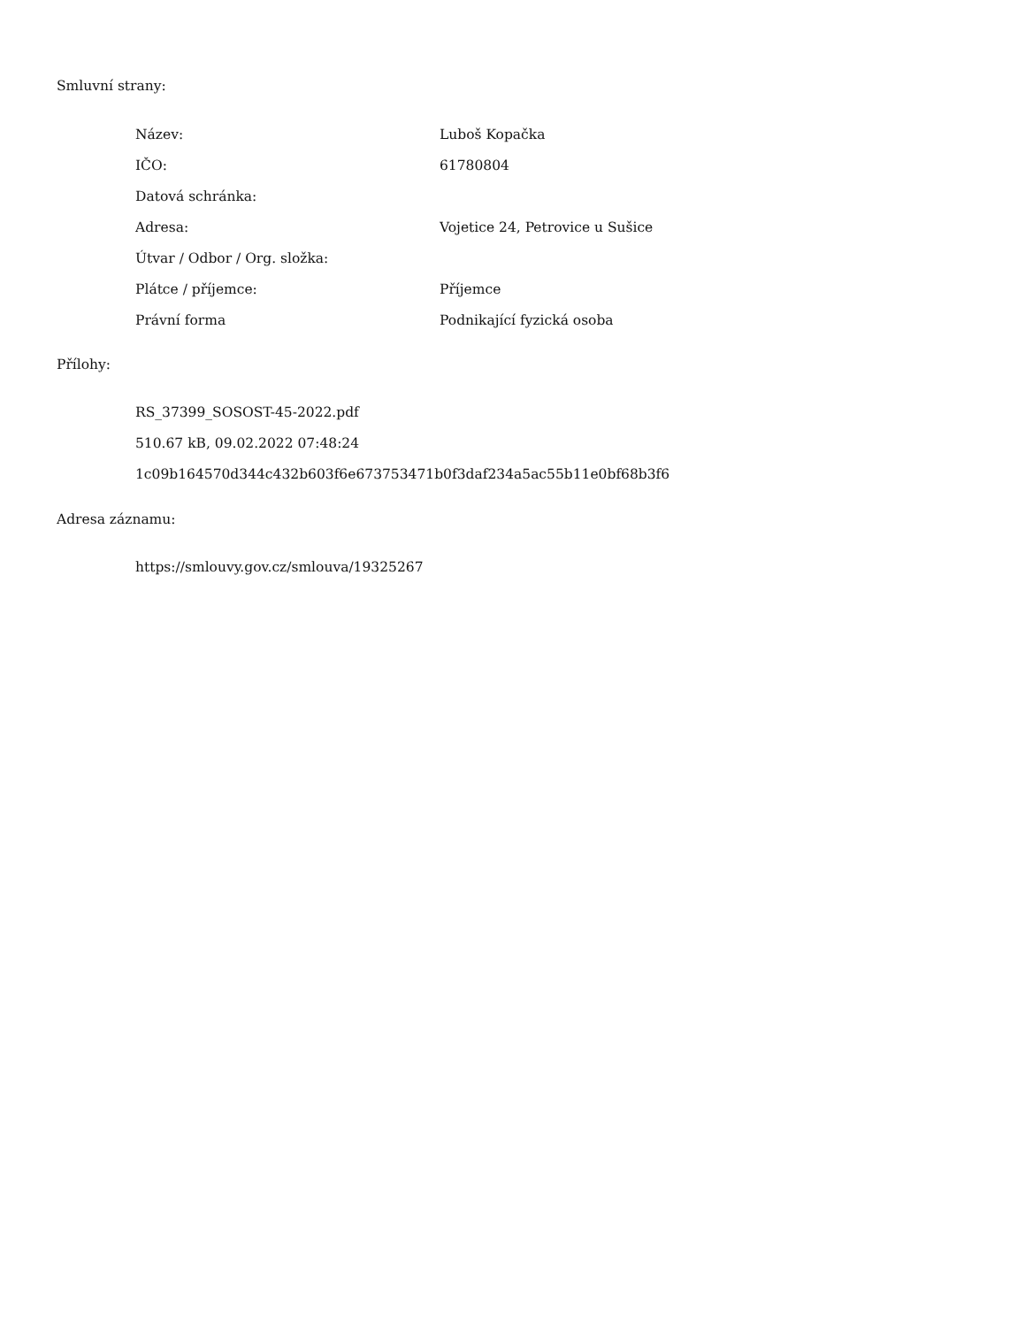Smluvní strany:
| Název: | Luboš Kopačka |
| IČO: | 61780804 |
| Datová schránka: | |
| Adresa: | Vojetice 24, Petrovice u Sušice |
| Útvar / Odbor / Org. složka: | |
| Plátce / příjemce: | Příjemce |
| Právní forma | Podnikající fyzická osoba |
Přílohy:
RS_37399_SOSOST-45-2022.pdf
510.67 kB, 09.02.2022 07:48:24
1c09b164570d344c432b603f6e673753471b0f3daf234a5ac55b11e0bf68b3f6
Adresa záznamu:
https://smlouvy.gov.cz/smlouva/19325267